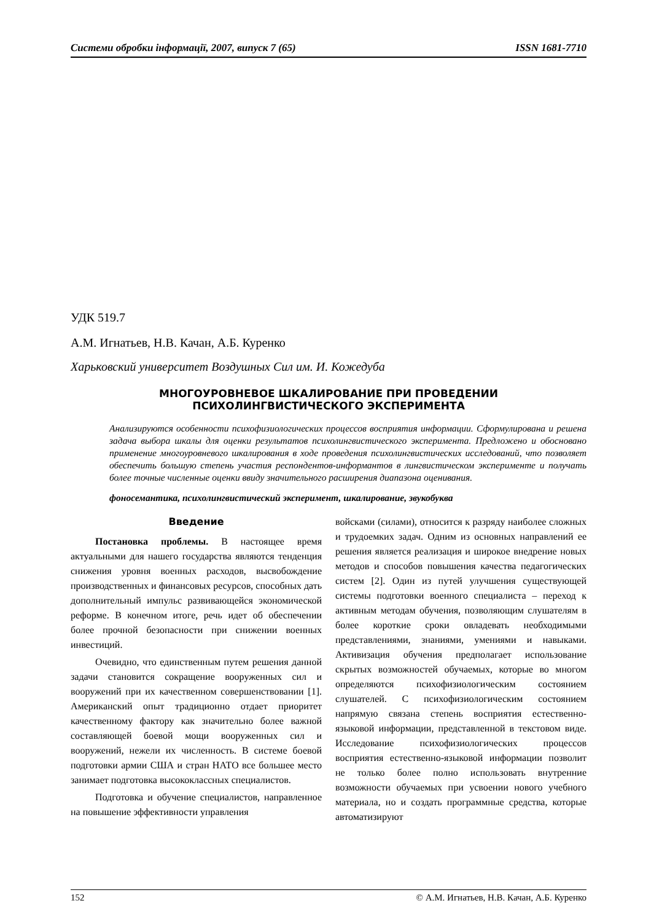Системи обробки інформації, 2007, випуск 7 (65) ISSN 1681-7710
УДК 519.7
А.М. Игнатьев, Н.В. Качан, А.Б. Куренко
Харьковский университет Воздушных Сил им. И. Кожедуба
МНОГОУРОВНЕВОЕ ШКАЛИРОВАНИЕ ПРИ ПРОВЕДЕНИИ
ПСИХОЛИНГВИСТИЧЕСКОГО ЭКСПЕРИМЕНТА
Анализируются особенности психофизиологических процессов восприятия информации. Сформулирована и решена задача выбора шкалы для оценки результатов психолингвистического эксперимента. Предложено и обосновано применение многоуровневого шкалирования в ходе проведения психолингвистических исследований, что позволяет обеспечить большую степень участия респондентов-информантов в лингвистическом эксперименте и получать более точные численные оценки ввиду значительного расширения диапазона оценивания.
фоносемантика, психолингвистический эксперимент, шкалирование, звукобуква
Введение
Постановка проблемы. В настоящее время актуальными для нашего государства являются тенденция снижения уровня военных расходов, высвобождение производственных и финансовых ресурсов, способных дать дополнительный импульс развивающейся экономической реформе. В конечном итоге, речь идет об обеспечении более прочной безопасности при снижении военных инвестиций.
Очевидно, что единственным путем решения данной задачи становится сокращение вооруженных сил и вооружений при их качественном совершенствовании [1]. Американский опыт традиционно отдает приоритет качественному фактору как значительно более важной составляющей боевой мощи вооруженных сил и вооружений, нежели их численность. В системе боевой подготовки армии США и стран НАТО все большее место занимает подготовка высококлассных специалистов.
Подготовка и обучение специалистов, направленное на повышение эффективности управления
войсками (силами), относится к разряду наиболее сложных и трудоемких задач. Одним из основных направлений ее решения является реализация и широкое внедрение новых методов и способов повышения качества педагогических систем [2]. Один из путей улучшения существующей системы подготовки военного специалиста – переход к активным методам обучения, позволяющим слушателям в более короткие сроки овладевать необходимыми представлениями, знаниями, умениями и навыками. Активизация обучения предполагает использование скрытых возможностей обучаемых, которые во многом определяются психофизиологическим состоянием слушателей. С психофизиологическим состоянием напрямую связана степень восприятия естественно-языковой информации, представленной в текстовом виде. Исследование психофизиологических процессов восприятия естественно-языковой информации позволит не только более полно использовать внутренние возможности обучаемых при усвоении нового учебного материала, но и создать программные средства, которые автоматизируют
152 © А.М. Игнатьев, Н.В. Качан, А.Б. Куренко